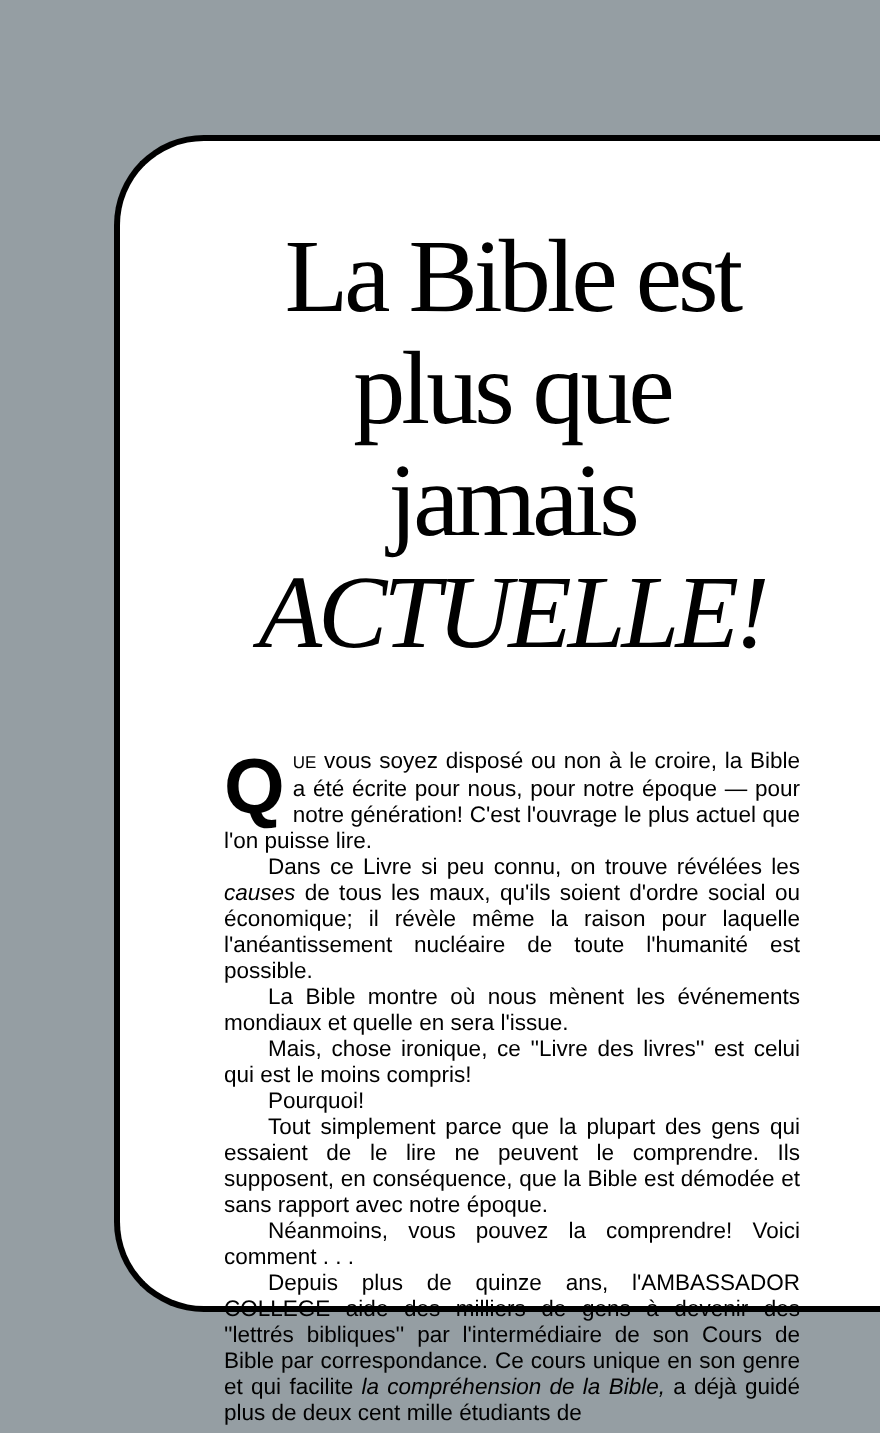La Bible est plus que jamais ACTUELLE!
QUE vous soyez disposé ou non à le croire, la Bible a été écrite pour nous, pour notre époque — pour notre génération! C'est l'ouvrage le plus actuel que l'on puisse lire.
Dans ce Livre si peu connu, on trouve révélées les causes de tous les maux, qu'ils soient d'ordre social ou économique; il révèle même la raison pour laquelle l'anéantissement nucléaire de toute l'humanité est possible.
La Bible montre où nous mènent les événements mondiaux et quelle en sera l'issue.
Mais, chose ironique, ce ''Livre des livres'' est celui qui est le moins compris!
Pourquoi!
Tout simplement parce que la plupart des gens qui essaient de le lire ne peuvent le comprendre. Ils supposent, en conséquence, que la Bible est démodée et sans rapport avec notre époque.
Néanmoins, vous pouvez la comprendre! Voici comment . . .
Depuis plus de quinze ans, l'AMBASSADOR COLLEGE aide des milliers de gens à devenir des ''lettrés bibliques'' par l'intermédiaire de son Cours de Bible par correspondance. Ce cours unique en son genre et qui facilite la compréhension de la Bible, a déjà guidé plus de deux cent mille étudiants de